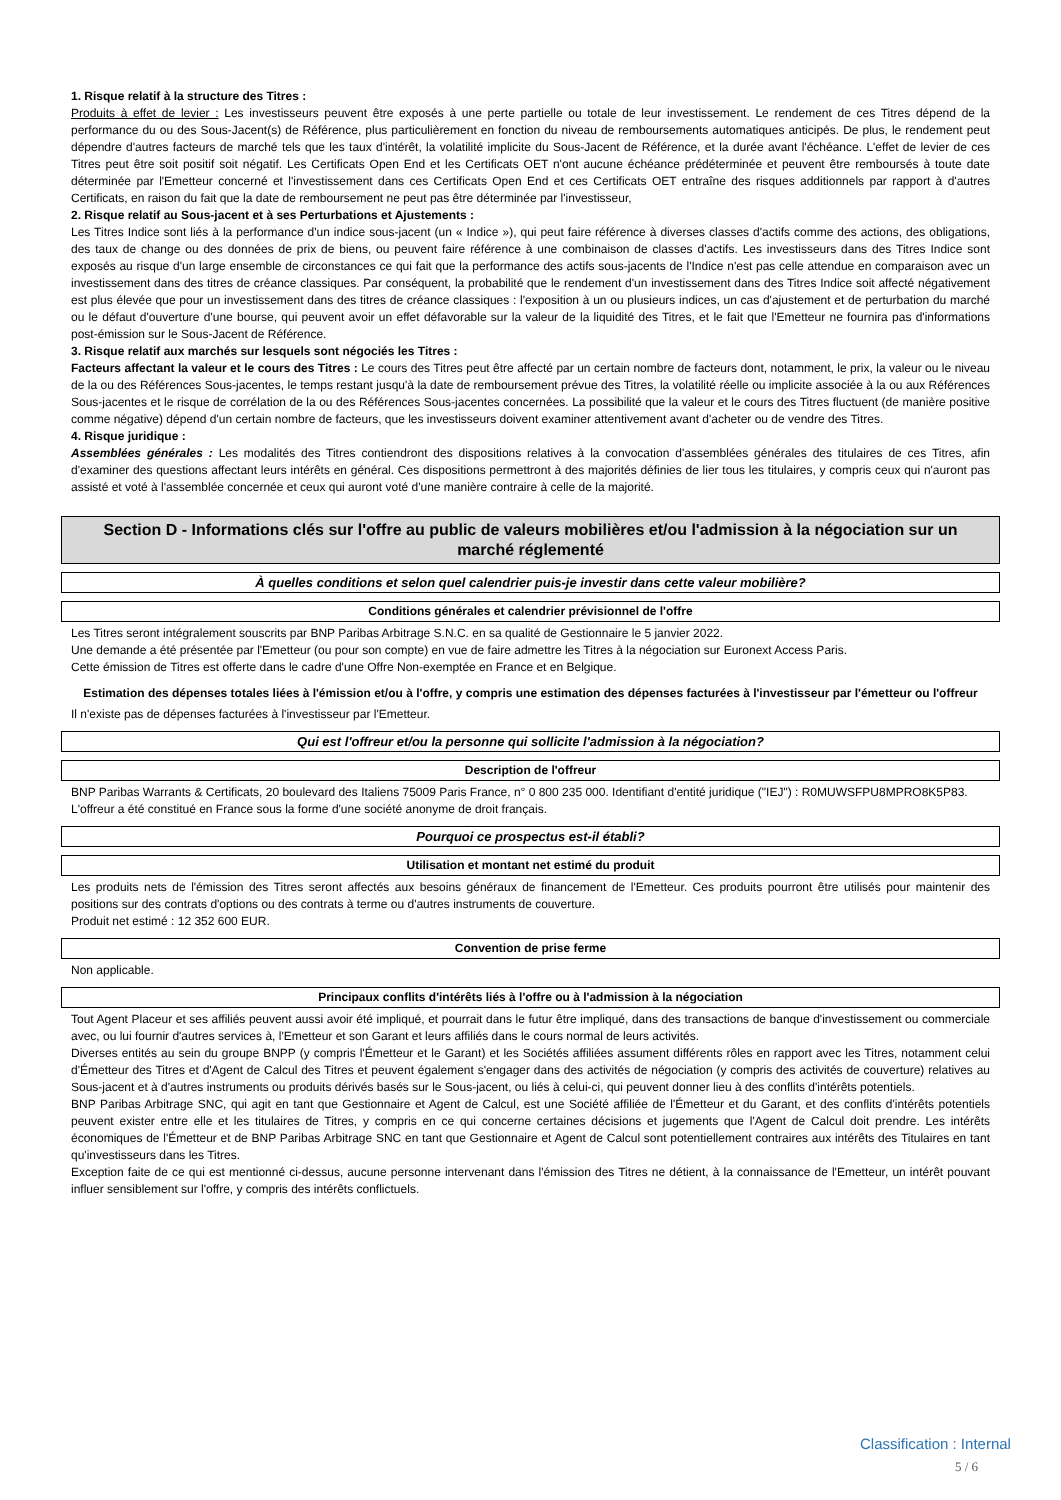1. Risque relatif à la structure des Titres :
Produits à effet de levier : Les investisseurs peuvent être exposés à une perte partielle ou totale de leur investissement. Le rendement de ces Titres dépend de la performance du ou des Sous-Jacent(s) de Référence, plus particulièrement en fonction du niveau de remboursements automatiques anticipés. De plus, le rendement peut dépendre d'autres facteurs de marché tels que les taux d'intérêt, la volatilité implicite du Sous-Jacent de Référence, et la durée avant l'échéance. L'effet de levier de ces Titres peut être soit positif soit négatif. Les Certificats Open End et les Certificats OET n'ont aucune échéance prédéterminée et peuvent être remboursés à toute date déterminée par l'Emetteur concerné et l'investissement dans ces Certificats Open End et ces Certificats OET entraîne des risques additionnels par rapport à d'autres Certificats, en raison du fait que la date de remboursement ne peut pas être déterminée par l'investisseur,
2. Risque relatif au Sous-jacent et à ses Perturbations et Ajustements :
Les Titres Indice sont liés à la performance d'un indice sous-jacent (un « Indice »), qui peut faire référence à diverses classes d'actifs comme des actions, des obligations, des taux de change ou des données de prix de biens, ou peuvent faire référence à une combinaison de classes d'actifs. Les investisseurs dans des Titres Indice sont exposés au risque d'un large ensemble de circonstances ce qui fait que la performance des actifs sous-jacents de l'Indice n'est pas celle attendue en comparaison avec un investissement dans des titres de créance classiques. Par conséquent, la probabilité que le rendement d'un investissement dans des Titres Indice soit affecté négativement est plus élevée que pour un investissement dans des titres de créance classiques : l'exposition à un ou plusieurs indices, un cas d'ajustement et de perturbation du marché ou le défaut d'ouverture d'une bourse, qui peuvent avoir un effet défavorable sur la valeur de la liquidité des Titres, et le fait que l'Emetteur ne fournira pas d'informations post-émission sur le Sous-Jacent de Référence.
3. Risque relatif aux marchés sur lesquels sont négociés les Titres :
Facteurs affectant la valeur et le cours des Titres : Le cours des Titres peut être affecté par un certain nombre de facteurs dont, notamment, le prix, la valeur ou le niveau de la ou des Références Sous-jacentes, le temps restant jusqu'à la date de remboursement prévue des Titres, la volatilité réelle ou implicite associée à la ou aux Références Sous-jacentes et le risque de corrélation de la ou des Références Sous-jacentes concernées. La possibilité que la valeur et le cours des Titres fluctuent (de manière positive comme négative) dépend d'un certain nombre de facteurs, que les investisseurs doivent examiner attentivement avant d'acheter ou de vendre des Titres.
4. Risque juridique :
Assemblées générales : Les modalités des Titres contiendront des dispositions relatives à la convocation d'assemblées générales des titulaires de ces Titres, afin d'examiner des questions affectant leurs intérêts en général. Ces dispositions permettront à des majorités définies de lier tous les titulaires, y compris ceux qui n'auront pas assisté et voté à l'assemblée concernée et ceux qui auront voté d'une manière contraire à celle de la majorité.
Section D - Informations clés sur l'offre au public de valeurs mobilières et/ou l'admission à la négociation sur un marché réglementé
À quelles conditions et selon quel calendrier puis-je investir dans cette valeur mobilière?
Conditions générales et calendrier prévisionnel de l'offre
Les Titres seront intégralement souscrits par BNP Paribas Arbitrage S.N.C. en sa qualité de Gestionnaire le 5 janvier 2022.
Une demande a été présentée par l'Emetteur (ou pour son compte) en vue de faire admettre les Titres à la négociation sur Euronext Access Paris.
Cette émission de Titres est offerte dans le cadre d'une Offre Non-exemptée en France et en Belgique.
Estimation des dépenses totales liées à l'émission et/ou à l'offre, y compris une estimation des dépenses facturées à l'investisseur par l'émetteur ou l'offreur
Il n'existe pas de dépenses facturées à l'investisseur par l'Emetteur.
Qui est l'offreur et/ou la personne qui sollicite l'admission à la négociation?
Description de l'offreur
BNP Paribas Warrants & Certificats, 20 boulevard des Italiens 75009 Paris France, n° 0 800 235 000. Identifiant d'entité juridique ("IEJ") : R0MUWSFPU8MPRO8K5P83.
L'offreur a été constitué en France sous la forme d'une société anonyme de droit français.
Pourquoi ce prospectus est-il établi?
Utilisation et montant net estimé du produit
Les produits nets de l'émission des Titres seront affectés aux besoins généraux de financement de l'Emetteur. Ces produits pourront être utilisés pour maintenir des positions sur des contrats d'options ou des contrats à terme ou d'autres instruments de couverture.
Produit net estimé : 12 352 600 EUR.
Convention de prise ferme
Non applicable.
Principaux conflits d'intérêts liés à l'offre ou à l'admission à la négociation
Tout Agent Placeur et ses affiliés peuvent aussi avoir été impliqué, et pourrait dans le futur être impliqué, dans des transactions de banque d'investissement ou commerciale avec, ou lui fournir d'autres services à, l'Emetteur et son Garant et leurs affiliés dans le cours normal de leurs activités.
Diverses entités au sein du groupe BNPP (y compris l'Émetteur et le Garant) et les Sociétés affiliées assument différents rôles en rapport avec les Titres, notamment celui d'Émetteur des Titres et d'Agent de Calcul des Titres et peuvent également s'engager dans des activités de négociation (y compris des activités de couverture) relatives au Sous-jacent et à d'autres instruments ou produits dérivés basés sur le Sous-jacent, ou liés à celui-ci, qui peuvent donner lieu à des conflits d'intérêts potentiels.
BNP Paribas Arbitrage SNC, qui agit en tant que Gestionnaire et Agent de Calcul, est une Société affiliée de l'Émetteur et du Garant, et des conflits d'intérêts potentiels peuvent exister entre elle et les titulaires de Titres, y compris en ce qui concerne certaines décisions et jugements que l'Agent de Calcul doit prendre. Les intérêts économiques de l'Émetteur et de BNP Paribas Arbitrage SNC en tant que Gestionnaire et Agent de Calcul sont potentiellement contraires aux intérêts des Titulaires en tant qu'investisseurs dans les Titres.
Exception faite de ce qui est mentionné ci-dessus, aucune personne intervenant dans l'émission des Titres ne détient, à la connaissance de l'Emetteur, un intérêt pouvant influer sensiblement sur l'offre, y compris des intérêts conflictuels.
Classification : Internal
5 / 6